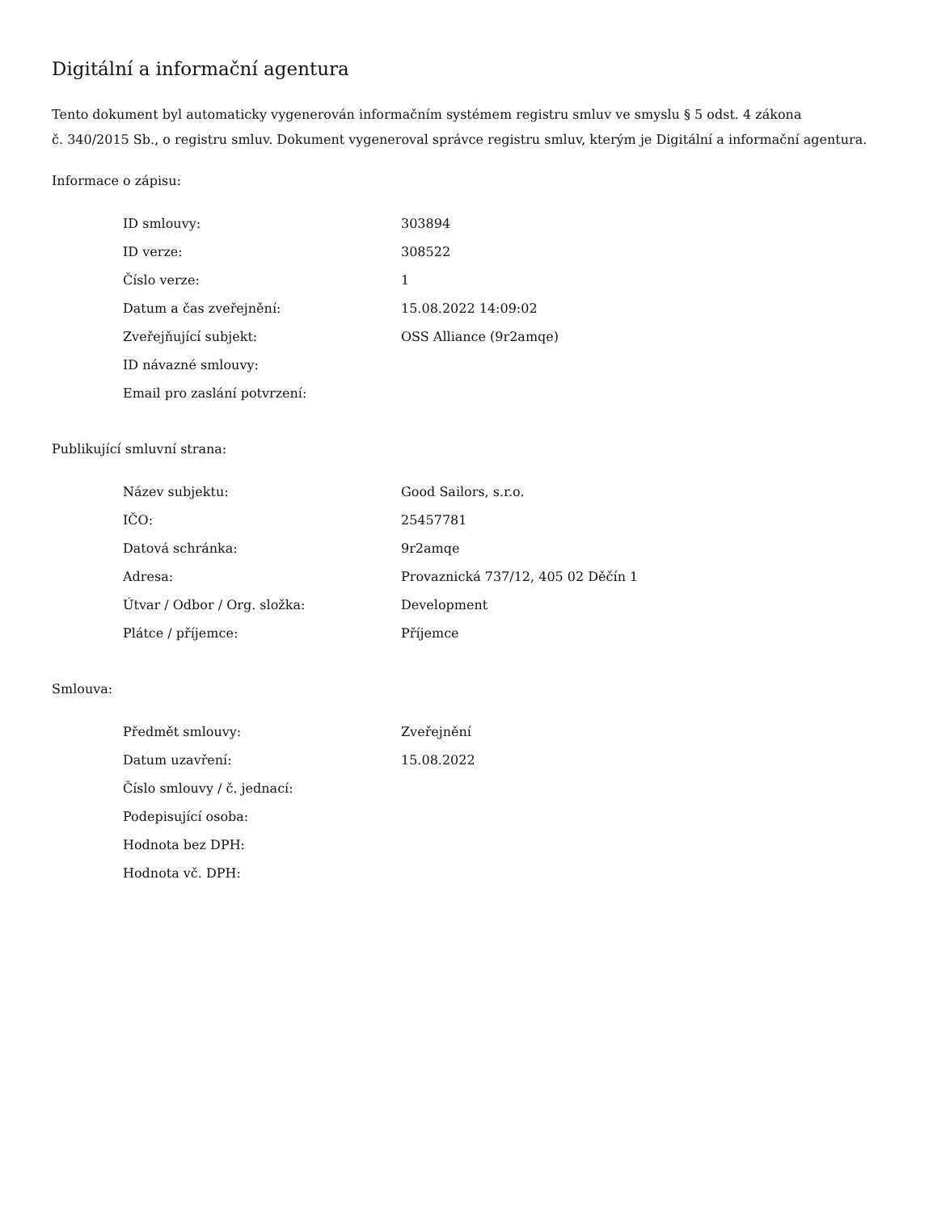Digitální a informační agentura
Tento dokument byl automaticky vygenerován informačním systémem registru smluv ve smyslu § 5 odst. 4 zákona
č. 340/2015 Sb., o registru smluv. Dokument vygeneroval správce registru smluv, kterým je Digitální a informační agentura.
Informace o zápisu:
| ID smlouvy: | 303894 |
| ID verze: | 308522 |
| Číslo verze: | 1 |
| Datum a čas zveřejnění: | 15.08.2022 14:09:02 |
| Zveřejňující subjekt: | OSS Alliance (9r2amqe) |
| ID návazné smlouvy: | |
| Email pro zaslání potvrzení: | |
Publikující smluvní strana:
| Název subjektu: | Good Sailors, s.r.o. |
| IČO: | 25457781 |
| Datová schránka: | 9r2amqe |
| Adresa: | Provaznická 737/12, 405 02 Děčín 1 |
| Útvar / Odbor / Org. složka: | Development |
| Plátce / příjemce: | Příjemce |
Smlouva:
| Předmět smlouvy: | Zveřejnění |
| Datum uzavření: | 15.08.2022 |
| Číslo smlouvy / č. jednací: | |
| Podepisující osoba: | |
| Hodnota bez DPH: | |
| Hodnota vč. DPH: | |